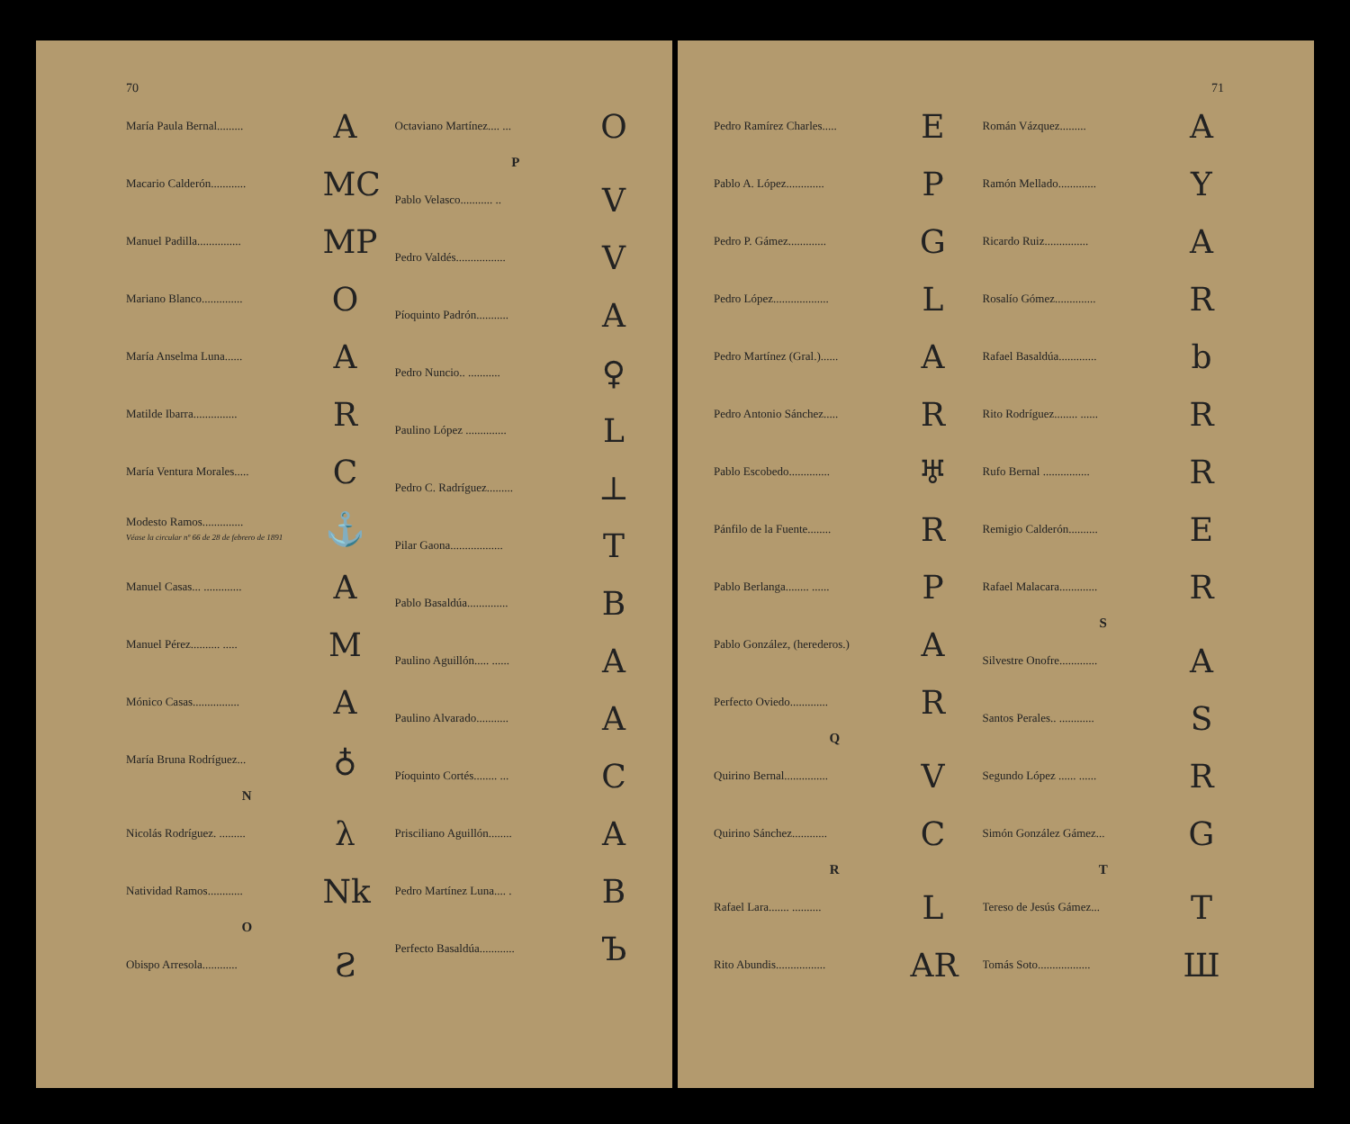70
María Paula Bernal......... A
Macario Calderón............ MC
Manuel Padilla............... MP
Mariano Blanco.............. O
María Anselma Luna...... A
Matilde Ibarra............... R
María Ventura Morales..... C
Modesto Ramos..............
Véase la circular nº 66 de 28 de febrero de 1891 ⚓
Manuel Casas... ............. A
Manuel Pérez.......... ..... M
Mónico Casas................ A
María Bruna Rodríguez... ♁
N
Nicolás Rodríguez. ......... λ
Natividad Ramos............ Nk
O
Obispo Arresola............ Ƨ
Octaviano Martínez.... ... O
P
Pablo Velasco........... .. V
Pedro Valdés................. V
Píoquinto Padrón........... A
Pedro Nuncio.. ........... ♀
Paulino López .............. L
Pedro C. Radríguez......... ⊥
Pilar Gaona.................. T
Pablo Basaldúa.............. B
Paulino Aguillón..... ...... A
Paulino Alvarado........... A
Píoquinto Cortés........ ... C
Prisciliano Aguillón........ A
Pedro Martínez Luna.... . B
Perfecto Basaldúa............ Ъ
Pedro Ramírez Charles..... E
Pablo A. López............. P
Pedro P. Gámez............. G
Pedro López................... L
Pedro Martínez (Gral.)...... A
Pedro Antonio Sánchez..... R
Pablo Escobedo.............. ♅
Pánfilo de la Fuente........ R
Pablo Berlanga........ ...... P
Pablo González, (herederos.) A
Perfecto Oviedo............. R
Q
Quirino Bernal............... V
Quirino Sánchez............ C
R
Rafael Lara....... .......... L
Rito Abundis................. AR
71
Román Vázquez......... A
Ramón Mellado............. Y
Ricardo Ruiz............... A
Rosalío Gómez.............. R
Rafael Basaldúa............. b
Rito Rodríguez........ ...... R
Rufo Bernal ................ R
Remigio Calderón.......... E
Rafael Malacara............. R
S
Silvestre Onofre............. A
Santos Perales.. ............ S
Segundo López ...... ...... R
Simón González Gámez... G
T
Tereso de Jesús Gámez... T
Tomás Soto.................. Ш